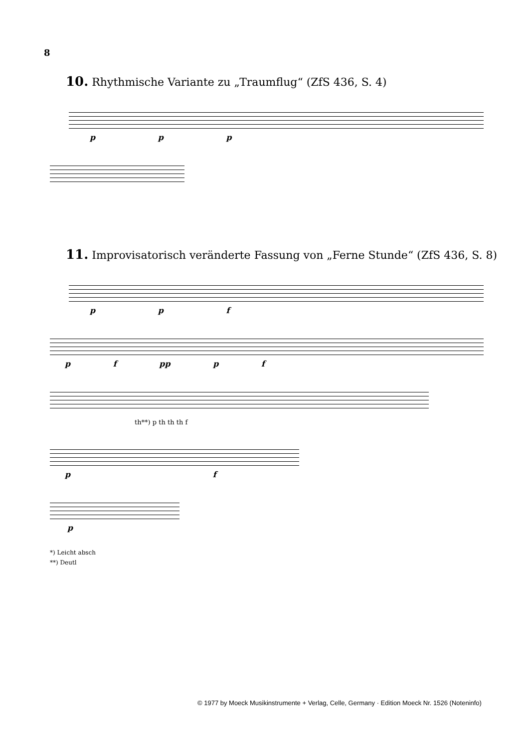8
10. Rhythmische Variante zu „Traumflug“ (ZfS 436, S. 4)
p p p
11. Improvisatorisch veränderte Fassung von „Ferne Stunde“ (ZfS 436, S. 8)
p p f
p f pp p f
th**) p th th th f
p f
p
*) Leicht absch
**) Deutl
© 1977 by Moeck Musikinstrumente + Verlag, Celle, Germany · Edition Moeck Nr. 1526 (Noteninfo)